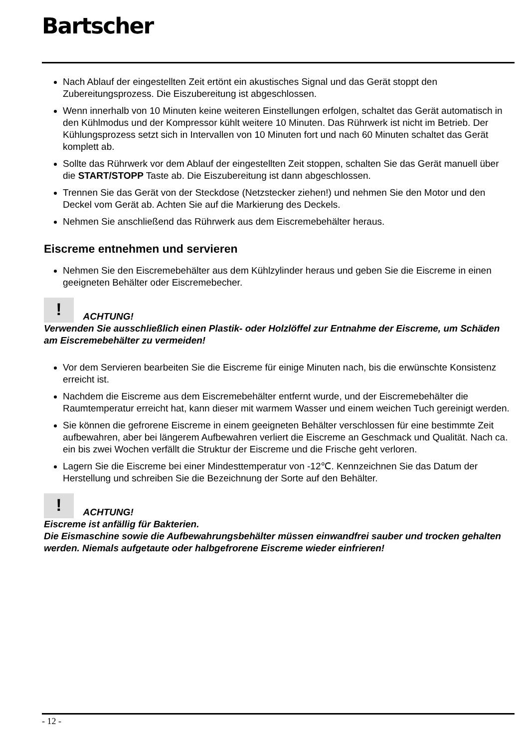Bartscher
Nach Ablauf der eingestellten Zeit ertönt ein akustisches Signal und das Gerät stoppt den Zubereitungsprozess. Die Eiszubereitung ist abgeschlossen.
Wenn innerhalb von 10 Minuten keine weiteren Einstellungen erfolgen, schaltet das Gerät automatisch in den Kühlmodus und der Kompressor kühlt weitere 10 Minuten. Das Rührwerk ist nicht im Betrieb. Der Kühlungsprozess setzt sich in Intervallen von 10 Minuten fort und nach 60 Minuten schaltet das Gerät komplett ab.
Sollte das Rührwerk vor dem Ablauf der eingestellten Zeit stoppen, schalten Sie das Gerät manuell über die START/STOPP Taste ab. Die Eiszubereitung ist dann abgeschlossen.
Trennen Sie das Gerät von der Steckdose (Netzstecker ziehen!) und nehmen Sie den Motor und den Deckel vom Gerät ab. Achten Sie auf die Markierung des Deckels.
Nehmen Sie anschließend das Rührwerk aus dem Eiscremebehälter heraus.
Eiscreme entnehmen und servieren
Nehmen Sie den Eiscremebehälter aus dem Kühlzylinder heraus und geben Sie die Eiscreme in einen geeigneten Behälter oder Eiscremebecher.
! ACHTUNG!
Verwenden Sie ausschließlich einen Plastik- oder Holzlöffel zur Entnahme der Eiscreme, um Schäden am Eiscremebehälter zu vermeiden!
Vor dem Servieren bearbeiten Sie die Eiscreme für einige Minuten nach, bis die erwünschte Konsistenz erreicht ist.
Nachdem die Eiscreme aus dem Eiscremebehälter entfernt wurde, und der Eiscremebehälter die Raumtemperatur erreicht hat, kann dieser mit warmem Wasser und einem weichen Tuch gereinigt werden.
Sie können die gefrorene Eiscreme in einem geeigneten Behälter verschlossen für eine bestimmte Zeit aufbewahren, aber bei längerem Aufbewahren verliert die Eiscreme an Geschmack und Qualität. Nach ca. ein bis zwei Wochen verfällt die Struktur der Eiscreme und die Frische geht verloren.
Lagern Sie die Eiscreme bei einer Mindesttemperatur von -12℃. Kennzeichnen Sie das Datum der Herstellung und schreiben Sie die Bezeichnung der Sorte auf den Behälter.
! ACHTUNG!
Eiscreme ist anfällig für Bakterien.
Die Eismaschine sowie die Aufbewahrungsbehälter müssen einwandfrei sauber und trocken gehalten werden. Niemals aufgetaute oder halbgefrorene Eiscreme wieder einfrieren!
- 12 -